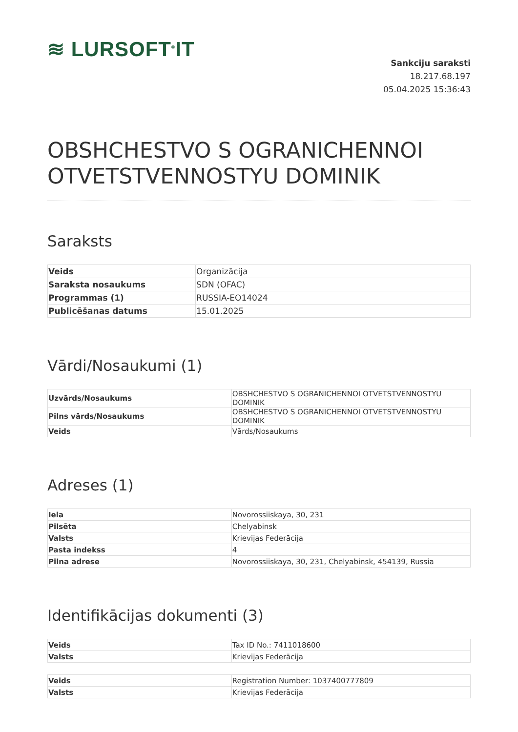≋ LURSOFT<sup>®</sup>IT
Sankciju saraksti
18.217.68.197
05.04.2025 15:36:43
OBSHCHESTVO S OGRANICHENNOI OTVETSTVENNOSTYU DOMINIK
Saraksts
| Veids | Organizācija |
| Saraksta nosaukums | SDN (OFAC) |
| Programmas (1) | RUSSIA-EO14024 |
| Publicēšanas datums | 15.01.2025 |
Vārdi/Nosaukumi (1)
| Uzvārds/Nosaukums | OBSHCHESTVO S OGRANICHENNOI OTVETSTVENNOSTYU DOMINIK |
| Pilns vārds/Nosaukums | OBSHCHESTVO S OGRANICHENNOI OTVETSTVENNOSTYU DOMINIK |
| Veids | Vārds/Nosaukums |
Adreses (1)
| Iela | Novorossiiskaya, 30, 231 |
| Pilsēta | Chelyabinsk |
| Valsts | Krievijas Federācija |
| Pasta indekss | 4 |
| Pilna adrese | Novorossiiskaya, 30, 231, Chelyabinsk, 454139, Russia |
Identifikācijas dokumenti (3)
| Veids | Tax ID No.: 7411018600 |
| Valsts | Krievijas Federācija |
| Veids | Registration Number: 1037400777809 |
| Valsts | Krievijas Federācija |